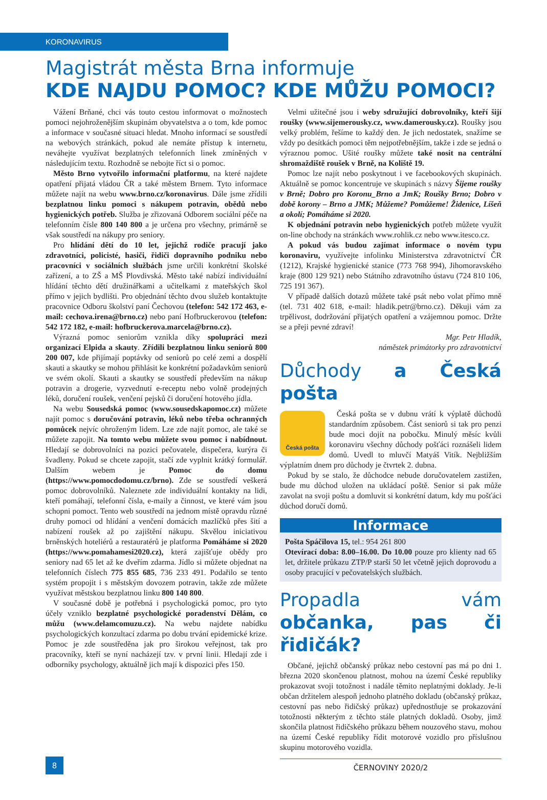KORONAVIRUS
Magistrát města Brna informuje
KDE NAJDU POMOC? KDE MŮŽU POMOCI?
Vážení Brňané, chci vás touto cestou informovat o možnostech pomoci nejohroženějším skupinám obyvatelstva a o tom, kde pomoc a informace v současné situaci hledat. Mnoho informací se soustředí na webových stránkách, pokud ale nemáte přístup k internetu, neváhejte využívat bezplatných telefonních linek zmíněných v následujícím textu. Rozhodně se nebojte říct si o pomoc.
Město Brno vytvořilo informační platformu, na které najdete opatření přijatá vládou ČR a také městem Brnem. Tyto informace můžete najít na webu www.brno.cz/koronavirus. Dále jsme zřídili bezplatnou linku pomoci s nákupem potravin, obědů nebo hygienických potřeb. Služba je zřizovaná Odborem sociální péče na telefonním čísle 800 140 800 a je určena pro všechny, primárně se však soustředí na nákupy pro seniory.
Pro hlídání dětí do 10 let, jejichž rodiče pracují jako zdravotníci, policisté, hasiči, řidiči dopravního podniku nebo pracovníci v sociálních službách jsme určili konkrétní školské zařízení, a to ZŠ a MŠ Plovdivská. Město také nabízí individuální hlídání těchto dětí družinářkami a učitelkami z mateřských škol přímo v jejich bydlišti. Pro objednání těchto dvou služeb kontaktujte pracovnice Odboru školství paní Čechovou (telefon: 542 172 463, e-mail: cechova.irena@brno.cz) nebo paní Hofbruckerovou (telefon: 542 172 182, e-mail: hofbruckerova.marcela@brno.cz).
Výrazná pomoc seniorům vznikla díky spolupráci mezi organizací Elpida a skauty. Zřídili bezplatnou linku seniorů 800 200 007, kde přijímají poptávky od seniorů po celé zemi a dospělí skauti a skautky se mohou přihlásit ke konkrétní požadavkům seniorů ve svém okolí. Skauti a skautky se soustředí především na nákup potravin a drogerie, vyzvednutí e-receptu nebo volně prodejných léků, doručení roušek, venčení pejsků či doručení hotového jídla.
Na webu Sousedská pomoc (www.sousedskapomoc.cz) můžete najít pomoc s doručování potravin, léků nebo třeba ochranných pomůcek nejvíc ohroženým lidem. Lze zde najít pomoc, ale také se můžete zapojit. Na tomto webu můžete svou pomoc i nabídnout. Hledají se dobrovolníci na pozici pečovatele, dispečera, kurýra či švadleny. Pokud se chcete zapojit, stačí zde vyplnit krátký formulář. Dalším webem je Pomoc do domu (https://www.pomocdodomu.cz/brno). Zde se soustředí veškerá pomoc dobrovolníků. Naleznete zde individuální kontakty na lidi, kteří pomáhají, telefonní čísla, e-maily a činnost, ve které vám jsou schopni pomoct. Tento web soustředí na jednom místě opravdu různé druhy pomoci od hlídání a venčení domácích mazlíčků přes šití a nabízení roušek až po zajištění nákupu. Skvělou iniciativou brněnských hoteliérů a restauratérů je platforma Pomáháme si 2020 (https://www.pomahamesi2020.cz), která zajišťuje obědy pro seniory nad 65 let až ke dveřím zdarma. Jídlo si můžete objednat na telefonních číslech 775 855 685, 736 233 491. Podařilo se tento systém propojit i s městským dovozem potravin, takže zde můžete využívat městskou bezplatnou linku 800 140 800.
V současné době je potřebná i psychologická pomoc, pro tyto účely vzniklo bezplatné psychologické poradenství Dělám, co můžu (www.delamcomuzu.cz). Na webu najdete nabídku psychologických konzultací zdarma po dobu trvání epidemické krize. Pomoc je zde soustředěna jak pro širokou veřejnost, tak pro pracovníky, kteří se nyní nacházejí tzv. v první linii. Hledají zde i odborníky psychology, aktuálně jich mají k dispozici přes 150.
Velmi užitečné jsou i weby sdružující dobrovolníky, kteří šijí roušky (www.sijemerousky.cz, www.damerousky.cz). Roušky jsou velký problém, řešíme to každý den. Je jich nedostatek, snažíme se vždy po desítkách pomoci těm nejpotřebnějším, takže i zde se jedná o výraznou pomoc. Ušité roušky můžete také nosit na centrální shromaždiště roušek v Brně, na Koliště 19.
Pomoc lze najít nebo poskytnout i ve facebookových skupinách. Aktuálně se pomoc koncentruje ve skupinách s názvy Šijeme roušky v Brně; Dobro pro Koronu_Brno a JmK; Roušky Brno; Dobro v době korony – Brno a JMK; Můžeme? Pomůžeme! Židenice, Líšeň a okolí; Pomáháme si 2020.
K objednání potravin nebo hygienických potřeb můžete využít on-line obchody na stránkách www.rohlik.cz nebo www.itesco.cz.
A pokud vás budou zajímat informace o novém typu koronaviru, využívejte infolinku Ministerstva zdravotnictví ČR (1212), Krajské hygienické stanice (773 768 994), Jihomoravského kraje (800 129 921) nebo Státního zdravotního ústavu (724 810 106, 725 191 367).
V případě dalších dotazů můžete také psát nebo volat přímo mně (tel. 731 402 618, e-mail: hladik.petr@brno.cz). Děkuji vám za trpělivost, dodržování přijatých opatření a vzájemnou pomoc. Držte se a přeji pevné zdraví!
Mgr. Petr Hladík,
náměstek primátorky pro zdravotnictví
Důchody a Česká pošta
Česká pošta
Česká pošta se v dubnu vrátí k výplatě důchodů standardním způsobem. Část seniorů si tak pro penzi bude moci dojít na pobočku. Minulý měsíc kvůli koronaviru všechny důchody pošťáci roznášeli lidem domů. Uvedl to mluvčí Matyáš Vitík. Nejbližším výplatním dnem pro důchody je čtvrtek 2. dubna.
Pokud by se stalo, že důchodce nebude doručovatelem zastižen, bude mu důchod uložen na ukládací poště. Senior si pak může zavolat na svoji poštu a domluvit si konkrétní datum, kdy mu pošťáci důchod doručí domů.
Informace
Pošta Spáčilova 15, tel.: 954 261 800
Otevírací doba: 8.00–16.00. Do 10.00 pouze pro klienty nad 65 let, držitele průkazu ZTP/P starší 50 let včetně jejich doprovodu a osoby pracující v pečovatelských službách.
Propadla vám občanka, pas či řidičák?
Občané, jejichž občanský průkaz nebo cestovní pas má po dni 1. března 2020 skončenou platnost, mohou na území České republiky prokazovat svoji totožnost i nadále těmito neplatnými doklady. Je-li občan držitelem alespoň jednoho platného dokladu (občanský průkaz, cestovní pas nebo řidičský průkaz) upřednostňuje se prokazování totožnosti některým z těchto stále platných dokladů. Osoby, jimž skončila platnost řidičského průkazu během nouzového stavu, mohou na území České republiky řídit motorové vozidlo pro příslušnou skupinu motorového vozidla.
8
ČERNOVINY 2020/2